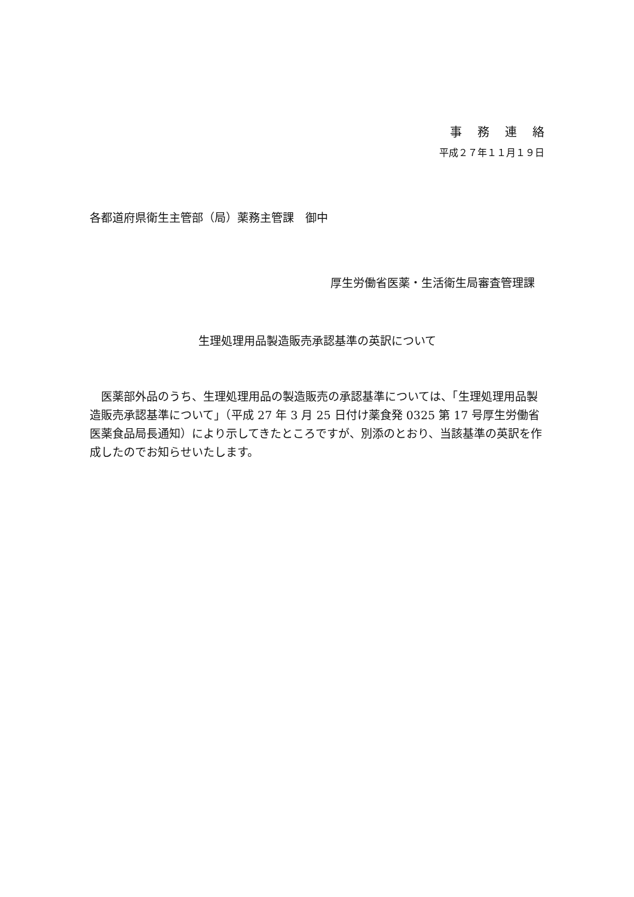事務連絡
平成２７年１１月１９日
各都道府県衛生主管部（局）薬務主管課　御中
厚生労働省医薬・生活衛生局審査管理課
生理処理用品製造販売承認基準の英訳について
医薬部外品のうち、生理処理用品の製造販売の承認基準については、「生理処理用品製造販売承認基準について」（平成 27 年 3 月 25 日付け薬食発 0325 第 17 号厚生労働省医薬食品局長通知）により示してきたところですが、別添のとおり、当該基準の英訳を作成したのでお知らせいたします。